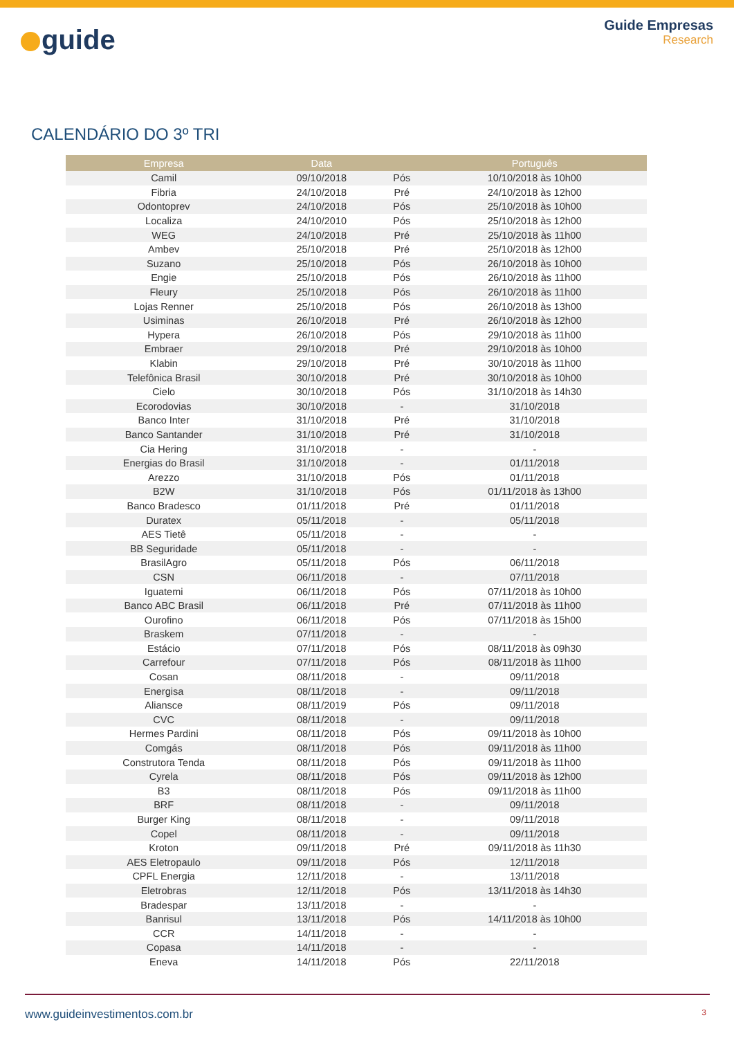guide
Guide Empresas
Research
CALENDÁRIO DO 3º TRI
| Empresa | Data | | Português |
| --- | --- | --- | --- |
| Camil | 09/10/2018 | Pós | 10/10/2018 às 10h00 |
| Fibria | 24/10/2018 | Pré | 24/10/2018 às 12h00 |
| Odontoprev | 24/10/2018 | Pós | 25/10/2018 às 10h00 |
| Localiza | 24/10/2010 | Pós | 25/10/2018 às 12h00 |
| WEG | 24/10/2018 | Pré | 25/10/2018 às 11h00 |
| Ambev | 25/10/2018 | Pré | 25/10/2018 às 12h00 |
| Suzano | 25/10/2018 | Pós | 26/10/2018 às 10h00 |
| Engie | 25/10/2018 | Pós | 26/10/2018 às 11h00 |
| Fleury | 25/10/2018 | Pós | 26/10/2018 às 11h00 |
| Lojas Renner | 25/10/2018 | Pós | 26/10/2018 às 13h00 |
| Usiminas | 26/10/2018 | Pré | 26/10/2018 às 12h00 |
| Hypera | 26/10/2018 | Pós | 29/10/2018 às 11h00 |
| Embraer | 29/10/2018 | Pré | 29/10/2018 às 10h00 |
| Klabin | 29/10/2018 | Pré | 30/10/2018 às 11h00 |
| Telefônica Brasil | 30/10/2018 | Pré | 30/10/2018 às 10h00 |
| Cielo | 30/10/2018 | Pós | 31/10/2018 às 14h30 |
| Ecorodovias | 30/10/2018 | - | 31/10/2018 |
| Banco Inter | 31/10/2018 | Pré | 31/10/2018 |
| Banco Santander | 31/10/2018 | Pré | 31/10/2018 |
| Cia Hering | 31/10/2018 | - | - |
| Energias do Brasil | 31/10/2018 | - | 01/11/2018 |
| Arezzo | 31/10/2018 | Pós | 01/11/2018 |
| B2W | 31/10/2018 | Pós | 01/11/2018 às 13h00 |
| Banco Bradesco | 01/11/2018 | Pré | 01/11/2018 |
| Duratex | 05/11/2018 | - | 05/11/2018 |
| AES Tietê | 05/11/2018 | - | - |
| BB Seguridade | 05/11/2018 | - | - |
| BrasilAgro | 05/11/2018 | Pós | 06/11/2018 |
| CSN | 06/11/2018 | - | 07/11/2018 |
| Iguatemi | 06/11/2018 | Pós | 07/11/2018 às 10h00 |
| Banco ABC Brasil | 06/11/2018 | Pré | 07/11/2018 às 11h00 |
| Ourofino | 06/11/2018 | Pós | 07/11/2018 às 15h00 |
| Braskem | 07/11/2018 | - | - |
| Estácio | 07/11/2018 | Pós | 08/11/2018 às 09h30 |
| Carrefour | 07/11/2018 | Pós | 08/11/2018 às 11h00 |
| Cosan | 08/11/2018 | - | 09/11/2018 |
| Energisa | 08/11/2018 | - | 09/11/2018 |
| Aliansce | 08/11/2019 | Pós | 09/11/2018 |
| CVC | 08/11/2018 | - | 09/11/2018 |
| Hermes Pardini | 08/11/2018 | Pós | 09/11/2018 às 10h00 |
| Comgás | 08/11/2018 | Pós | 09/11/2018 às 11h00 |
| Construtora Tenda | 08/11/2018 | Pós | 09/11/2018 às 11h00 |
| Cyrela | 08/11/2018 | Pós | 09/11/2018 às 12h00 |
| B3 | 08/11/2018 | Pós | 09/11/2018 às 11h00 |
| BRF | 08/11/2018 | - | 09/11/2018 |
| Burger King | 08/11/2018 | - | 09/11/2018 |
| Copel | 08/11/2018 | - | 09/11/2018 |
| Kroton | 09/11/2018 | Pré | 09/11/2018 às 11h30 |
| AES Eletropaulo | 09/11/2018 | Pós | 12/11/2018 |
| CPFL Energia | 12/11/2018 | - | 13/11/2018 |
| Eletrobras | 12/11/2018 | Pós | 13/11/2018 às 14h30 |
| Bradespar | 13/11/2018 | - | - |
| Banrisul | 13/11/2018 | Pós | 14/11/2018 às 10h00 |
| CCR | 14/11/2018 | - | - |
| Copasa | 14/11/2018 | - | - |
| Eneva | 14/11/2018 | Pós | 22/11/2018 |
www.guideinvestimentos.com.br
3